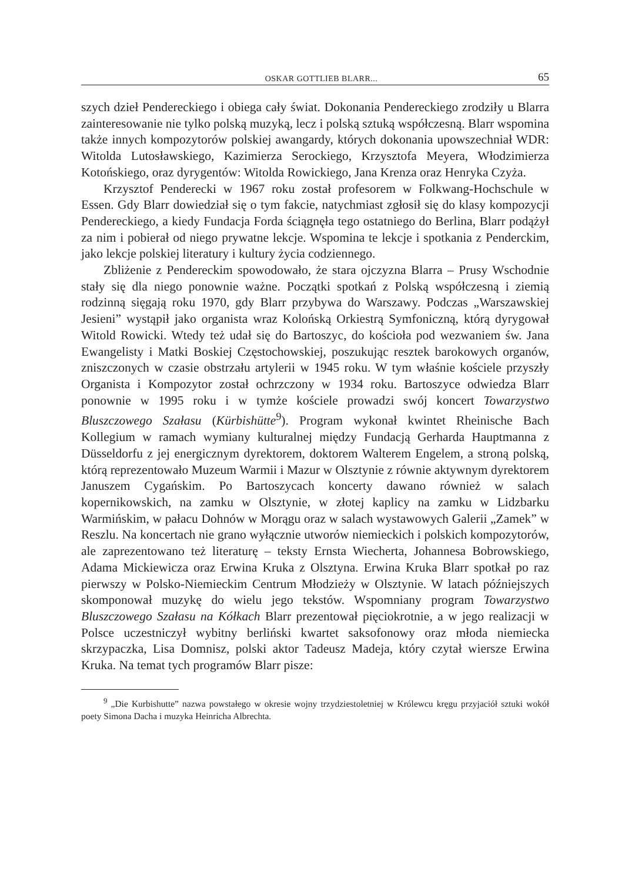OSKAR GOTTLIEB BLARR... 65
szych dzieł Pendereckiego i obiega cały świat. Dokonania Pendereckiego zrodziły u Blarra zainteresowanie nie tylko polską muzyką, lecz i polską sztuką współczesną. Blarr wspomina także innych kompozytorów polskiej awangardy, których dokonania upowszechniał WDR: Witolda Lutosławskiego, Kazimierza Serockiego, Krzysztofa Meyera, Włodzimierza Kotońskiego, oraz dyrygentów: Witolda Rowickiego, Jana Krenza oraz Henryka Czyża.
Krzysztof Penderecki w 1967 roku został profesorem w Folkwang-Hochschule w Essen. Gdy Blarr dowiedział się o tym fakcie, natychmiast zgłosił się do klasy kompozycji Pendereckiego, a kiedy Fundacja Forda ściągnęła tego ostatniego do Berlina, Blarr podążył za nim i pobierał od niego prywatne lekcje. Wspomina te lekcje i spotkania z Penderckim, jako lekcje polskiej literatury i kultury życia codziennego.
Zbliżenie z Pendereckim spowodowało, że stara ojczyzna Blarra – Prusy Wschodnie stały się dla niego ponownie ważne. Początki spotkań z Polską współczesną i ziemią rodzinną sięgają roku 1970, gdy Blarr przybywa do Warszawy. Podczas „Warszawskiej Jesieni” wystąpił jako organista wraz Kolońską Orkiestrą Symfoniczną, którą dyrygował Witold Rowicki. Wtedy też udał się do Bartoszyc, do kościoła pod wezwaniem św. Jana Ewangelisty i Matki Boskiej Częstochowskiej, poszukując resztek barokowych organów, zniszczonych w czasie obstrzału artylerii w 1945 roku. W tym właśnie kościele przyszły Organista i Kompozytor został ochrzczony w 1934 roku. Bartoszyce odwiedza Blarr ponownie w 1995 roku i w tymże kościele prowadzi swój koncert Towarzystwo Bluszczowego Szałasu (Kürbishütte<sup>9</sup>). Program wykonał kwintet Rheinische Bach Kollegium w ramach wymiany kulturalnej między Fundacją Gerharda Hauptmanna z Düsseldorfu z jej energicznym dyrektorem, doktorem Walterem Engelem, a stroną polską, którą reprezentowało Muzeum Warmii i Mazur w Olsztynie z równie aktywnym dyrektorem Januszem Cygańskim. Po Bartoszycach koncerty dawano również w salach kopernikowskich, na zamku w Olsztynie, w złotej kaplicy na zamku w Lidzbarku Warmińskim, w pałacu Dohnów w Morągu oraz w salach wystawowych Galerii „Zamek” w Reszlu. Na koncertach nie grano wyłącznie utworów niemieckich i polskich kompozytorów, ale zaprezentowano też literaturę – teksty Ernsta Wiecherta, Johannesa Bobrowskiego, Adama Mickiewicza oraz Erwina Kruka z Olsztyna. Erwina Kruka Blarr spotkał po raz pierwszy w Polsko-Niemieckim Centrum Młodzieży w Olsztynie. W latach późniejszych skomponował muzykę do wielu jego tekstów. Wspomniany program Towarzystwo Bluszczowego Szałasu na Kółkach Blarr prezentował pięciokrotnie, a w jego realizacji w Polsce uczestniczył wybitny berliński kwartet saksofonowy oraz młoda niemiecka skrzypaczka, Lisa Domnisz, polski aktor Tadeusz Madeja, który czytał wiersze Erwina Kruka. Na temat tych programów Blarr pisze:
<sup>9</sup> „Die Kurbishutte” nazwa powstałego w okresie wojny trzydziestoletniej w Królewcu kręgu przyjaciół sztuki wokół poety Simona Dacha i muzyka Heinricha Albrechta.